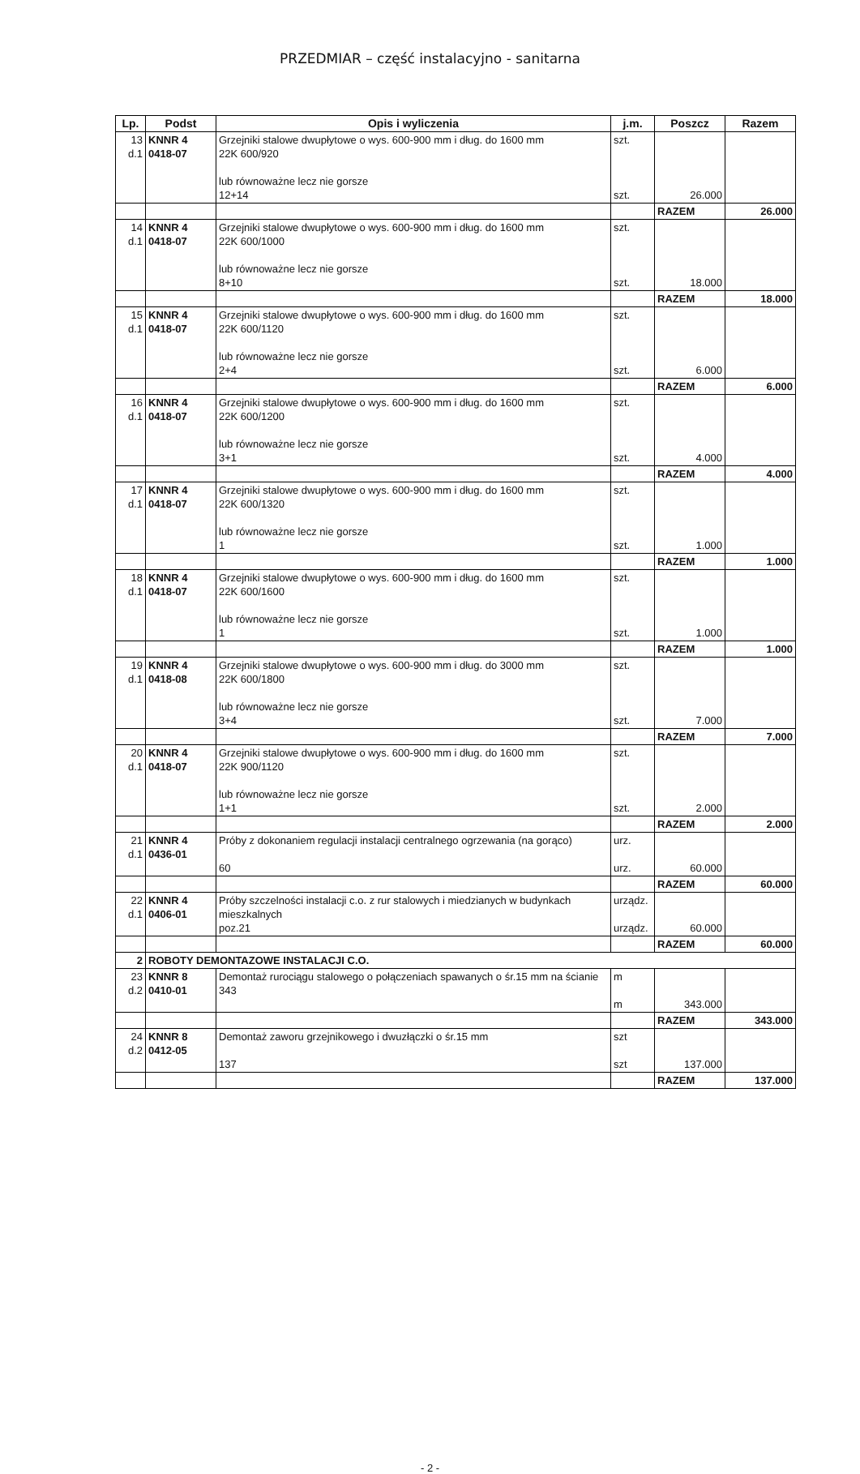PRZEDMIAR – część instalacyjno - sanitarna
| Lp. | Podst | Opis i wyliczenia | j.m. | Poszcz | Razem |
| --- | --- | --- | --- | --- | --- |
| 13 d.1 | KNNR 4 0418-07 | Grzejniki stalowe dwupłytowe o wys. 600-900 mm i dług. do 1600 mm 22K 600/920 lub równoważne lecz nie gorsze 12+14 | szt. szt. | 26.000 | |
| | | | | RAZEM | 26.000 |
| 14 d.1 | KNNR 4 0418-07 | Grzejniki stalowe dwupłytowe o wys. 600-900 mm i dług. do 1600 mm 22K 600/1000 lub równoważne lecz nie gorsze 8+10 | szt. szt. | 18.000 | |
| | | | | RAZEM | 18.000 |
| 15 d.1 | KNNR 4 0418-07 | Grzejniki stalowe dwupłytowe o wys. 600-900 mm i dług. do 1600 mm 22K 600/1120 lub równoważne lecz nie gorsze 2+4 | szt. szt. | 6.000 | |
| | | | | RAZEM | 6.000 |
| 16 d.1 | KNNR 4 0418-07 | Grzejniki stalowe dwupłytowe o wys. 600-900 mm i dług. do 1600 mm 22K 600/1200 lub równoważne lecz nie gorsze 3+1 | szt. szt. | 4.000 | |
| | | | | RAZEM | 4.000 |
| 17 d.1 | KNNR 4 0418-07 | Grzejniki stalowe dwupłytowe o wys. 600-900 mm i dług. do 1600 mm 22K 600/1320 lub równoważne lecz nie gorsze 1 | szt. szt. | 1.000 | |
| | | | | RAZEM | 1.000 |
| 18 d.1 | KNNR 4 0418-07 | Grzejniki stalowe dwupłytowe o wys. 600-900 mm i dług. do 1600 mm 22K 600/1600 lub równoważne lecz nie gorsze 1 | szt. szt. | 1.000 | |
| | | | | RAZEM | 1.000 |
| 19 d.1 | KNNR 4 0418-08 | Grzejniki stalowe dwupłytowe o wys. 600-900 mm i dług. do 3000 mm 22K 600/1800 lub równoważne lecz nie gorsze 3+4 | szt. szt. | 7.000 | |
| | | | | RAZEM | 7.000 |
| 20 d.1 | KNNR 4 0418-07 | Grzejniki stalowe dwupłytowe o wys. 600-900 mm i dług. do 1600 mm 22K 900/1120 lub równoważne lecz nie gorsze 1+1 | szt. szt. | 2.000 | |
| | | | | RAZEM | 2.000 |
| 21 d.1 | KNNR 4 0436-01 | Próby z dokonaniem regulacji instalacji centralnego ogrzewania (na gorąco) 60 | urz. urz. | 60.000 | |
| | | | | RAZEM | 60.000 |
| 22 d.1 | KNNR 4 0406-01 | Próby szczelności instalacji c.o. z rur stalowych i miedzianych w budynkach mieszkalnych poz.21 | urządz. urządz. | 60.000 | |
| | | | | RAZEM | 60.000 |
| 2 | ROBOTY DEMONTAZOWE INSTALACJI C.O. | | | | |
| 23 d.2 | KNNR 8 0410-01 | Demontaż rurociągu stalowego o połączeniach spawanych o śr.15 mm na ścianie 343 | m m | 343.000 | |
| | | | | RAZEM | 343.000 |
| 24 d.2 | KNNR 8 0412-05 | Demontaż zaworu grzejnikowego i dwuzłączki o śr.15 mm 137 | szt szt | 137.000 | |
| | | | | RAZEM | 137.000 |
- 2 -